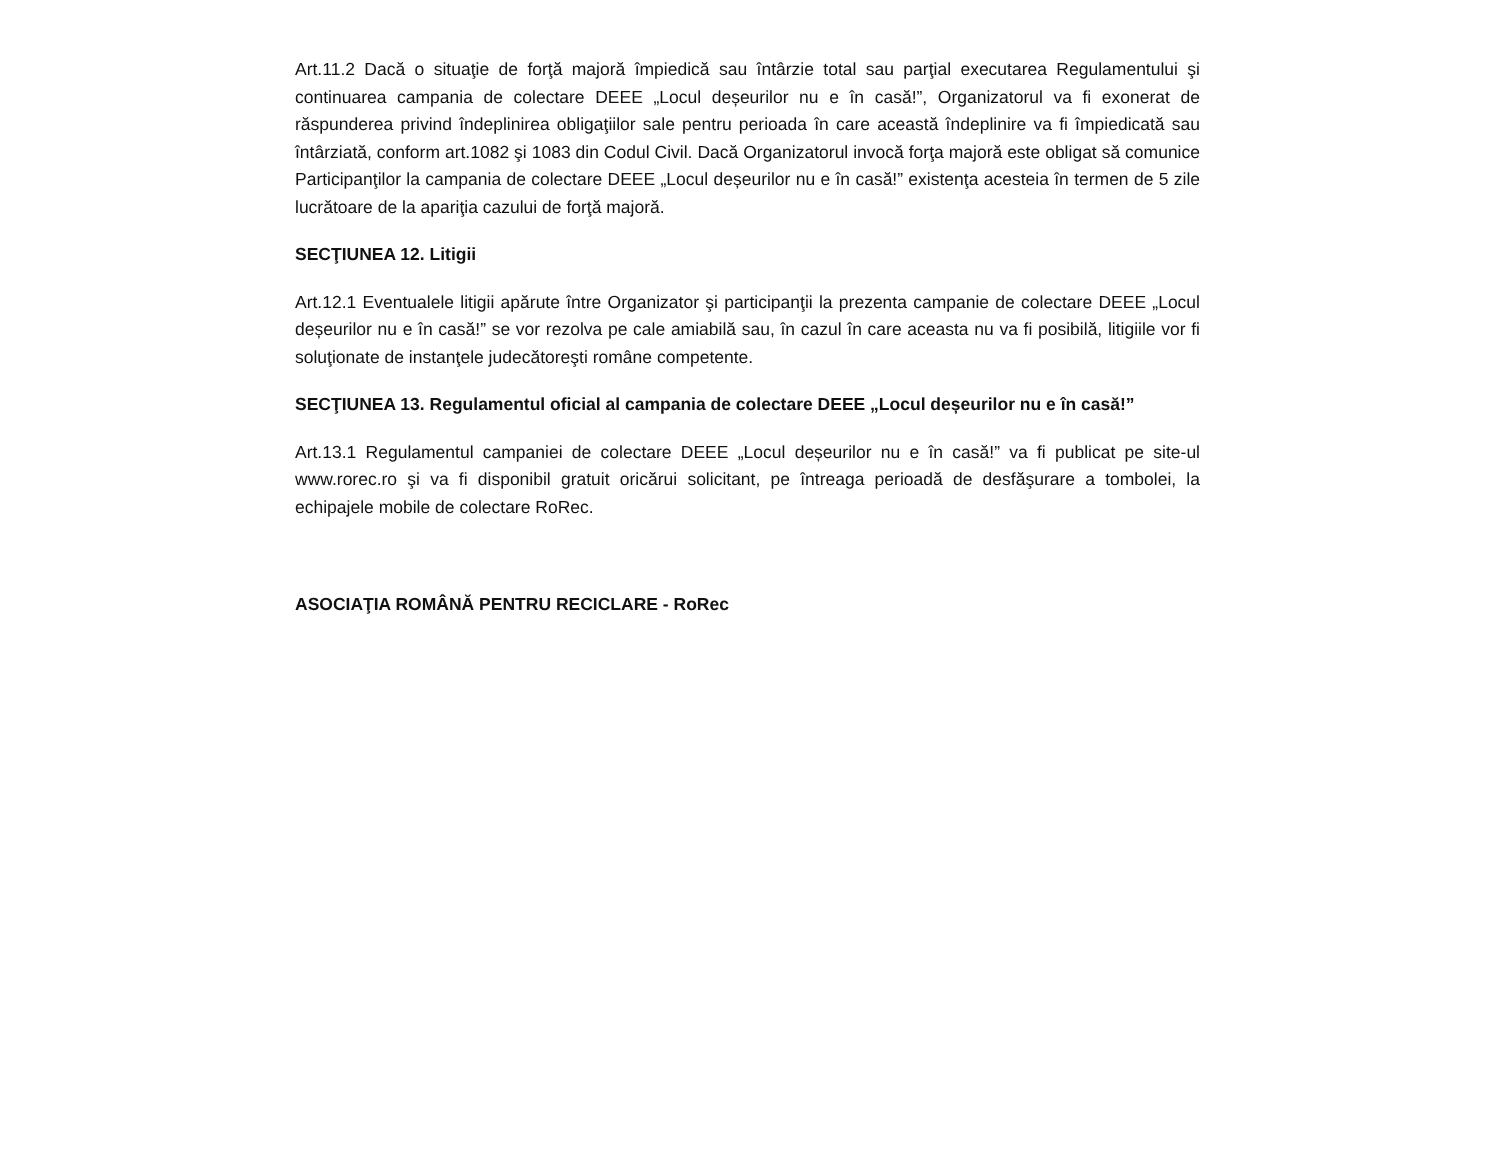Art.11.2 Dacă o situaţie de forţă majoră împiedică sau întârzie total sau parţial executarea Regulamentului şi continuarea campania de colectare DEEE „Locul deșeurilor nu e în casă!”, Organizatorul va fi exonerat de răspunderea privind îndeplinirea obligaţiilor sale pentru perioada în care această îndeplinire va fi împiedicată sau întârziată, conform art.1082 şi 1083 din Codul Civil. Dacă Organizatorul invocă forţa majoră este obligat să comunice Participanţilor la campania de colectare DEEE „Locul deșeurilor nu e în casă!” existenţa acesteia în termen de 5 zile lucrătoare de la apariţia cazului de forţă majoră.
SECŢIUNEA 12. Litigii
Art.12.1 Eventualele litigii apărute între Organizator şi participanţii la prezenta campanie de colectare DEEE „Locul deșeurilor nu e în casă!” se vor rezolva pe cale amiabilă sau, în cazul în care aceasta nu va fi posibilă, litigiile vor fi soluţionate de instanţele judecătoreşti române competente.
SECŢIUNEA 13. Regulamentul oficial al campania de colectare DEEE „Locul deșeurilor nu e în casă!”
Art.13.1 Regulamentul campaniei de colectare DEEE „Locul deșeurilor nu e în casă!” va fi publicat pe site-ul www.rorec.ro şi va fi disponibil gratuit oricărui solicitant, pe întreaga perioadă de desfăşurare a tombolei, la echipajele mobile de colectare RoRec.
ASOCIAŢIA ROMÂNĂ PENTRU RECICLARE - RoRec